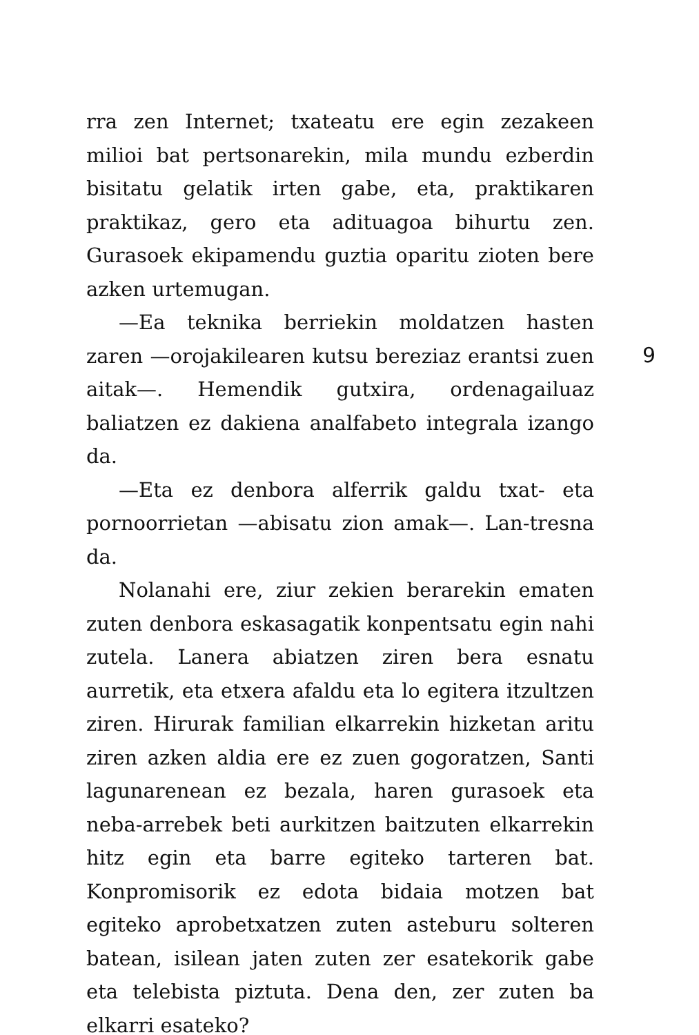rra zen Internet; txateatu ere egin zezakeen milioi bat pertsonarekin, mila mundu ezberdin bisitatu gelatik irten gabe, eta, praktikaren praktikaz, gero eta adituagoa bihurtu zen. Gurasoek ekipamendu guztia oparitu zioten bere azken urtemugan.
—Ea teknika berriekin moldatzen hasten zaren —orojakilearen kutsu bereziaz erantsi zuen aitak—. Hemendik gutxira, ordenagailuaz baliatzen ez dakiena analfabeto integrala izango da.
—Eta ez denbora alferrik galdu txat- eta pornoorrietan —abisatu zion amak—. Lan-tresna da.
Nolanahi ere, ziur zekien berarekin ematen zuten denbora eskasagatik konpentsatu egin nahi zutela. Lanera abiatzen ziren bera esnatu aurretik, eta etxera afaldu eta lo egitera itzultzen ziren. Hirurak familian elkarrekin hizketan aritu ziren azken aldia ere ez zuen gogoratzen, Santi lagunarenean ez bezala, haren gurasoek eta neba-arrebek beti aurkitzen baitzuten elkarrekin hitz egin eta barre egiteko tarteren bat. Konpromisorik ez edota bidaia motzen bat egiteko aprobetxatzen zuten asteburu solteren batean, isilean jaten zuten zer esatekorik gabe eta telebista piztuta. Dena den, zer zuten ba elkarri esateko?
9